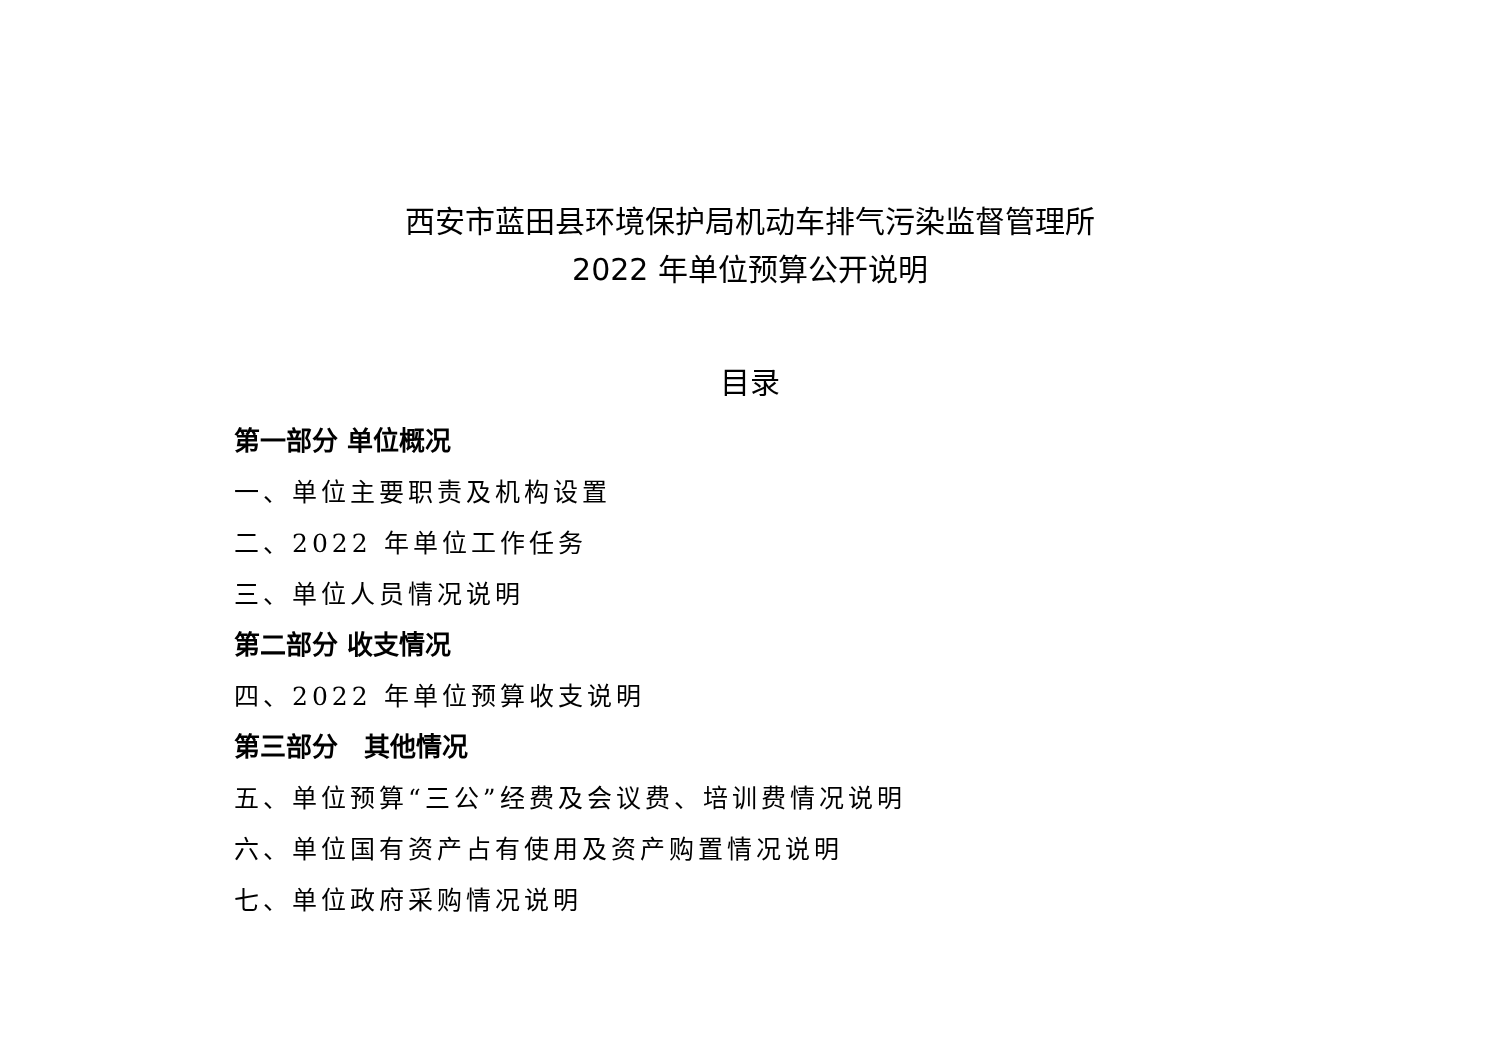西安市蓝田县环境保护局机动车排气污染监督管理所
2022 年单位预算公开说明
目录
第一部分 单位概况
一、单位主要职责及机构设置
二、2022 年单位工作任务
三、单位人员情况说明
第二部分 收支情况
四、2022 年单位预算收支说明
第三部分　其他情况
五、单位预算“三公”经费及会议费、培训费情况说明
六、单位国有资产占有使用及资产购置情况说明
七、单位政府采购情况说明